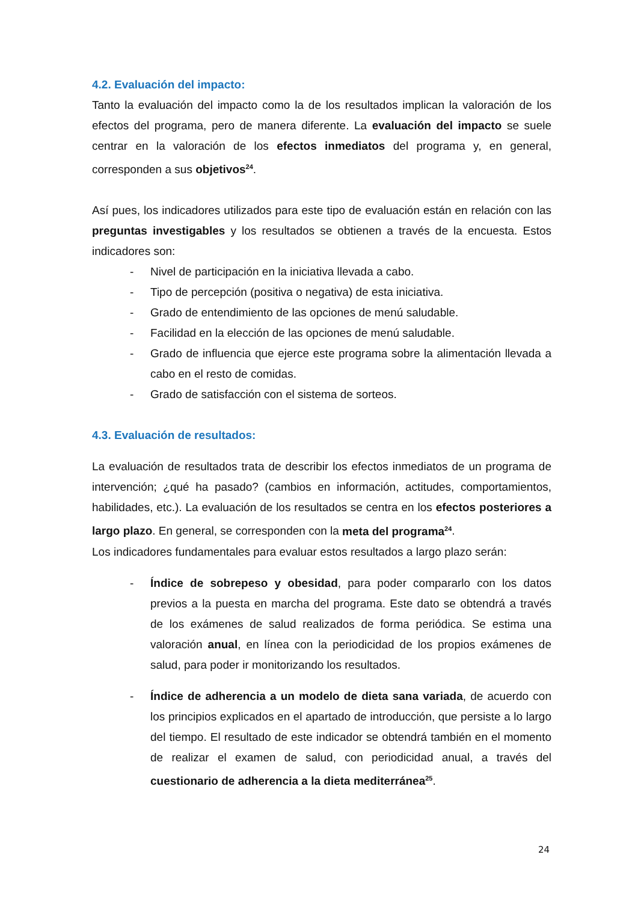4.2. Evaluación del impacto:
Tanto la evaluación del impacto como la de los resultados implican la valoración de los efectos del programa, pero de manera diferente. La evaluación del impacto se suele centrar en la valoración de los efectos inmediatos del programa y, en general, corresponden a sus objetivos<sup>24</sup>.
Así pues, los indicadores utilizados para este tipo de evaluación están en relación con las preguntas investigables y los resultados se obtienen a través de la encuesta. Estos indicadores son:
- Nivel de participación en la iniciativa llevada a cabo.
- Tipo de percepción (positiva o negativa) de esta iniciativa.
- Grado de entendimiento de las opciones de menú saludable.
- Facilidad en la elección de las opciones de menú saludable.
- Grado de influencia que ejerce este programa sobre la alimentación llevada a cabo en el resto de comidas.
- Grado de satisfacción con el sistema de sorteos.
4.3. Evaluación de resultados:
La evaluación de resultados trata de describir los efectos inmediatos de un programa de intervención; ¿qué ha pasado? (cambios en información, actitudes, comportamientos, habilidades, etc.). La evaluación de los resultados se centra en los efectos posteriores a largo plazo. En general, se corresponden con la meta del programa<sup>24</sup>.
Los indicadores fundamentales para evaluar estos resultados a largo plazo serán:
- Índice de sobrepeso y obesidad, para poder compararlo con los datos previos a la puesta en marcha del programa. Este dato se obtendrá a través de los exámenes de salud realizados de forma periódica. Se estima una valoración anual, en línea con la periodicidad de los propios exámenes de salud, para poder ir monitorizando los resultados.
- Índice de adherencia a un modelo de dieta sana variada, de acuerdo con los principios explicados en el apartado de introducción, que persiste a lo largo del tiempo. El resultado de este indicador se obtendrá también en el momento de realizar el examen de salud, con periodicidad anual, a través del cuestionario de adherencia a la dieta mediterránea<sup>25</sup>.
24